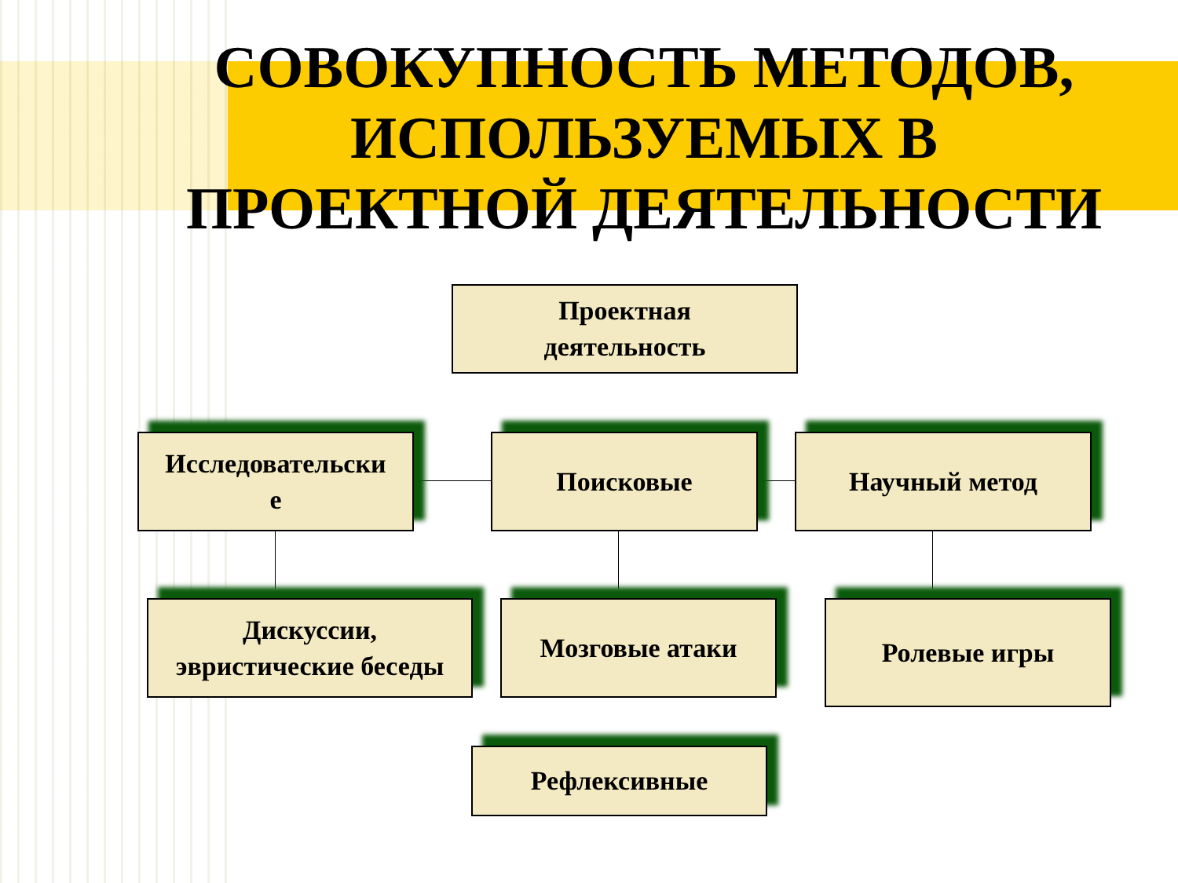СОВОКУПНОСТЬ МЕТОДОВ,
ИСПОЛЬЗУЕМЫХ В
ПРОЕКТНОЙ ДЕЯТЕЛЬНОСТИ
Проектная
деятельность
Исследовательски
е
Поисковые Научный метод
Дискуссии,
эвристические беседы
Мозговые атаки Ролевые игры
Рефлексивные